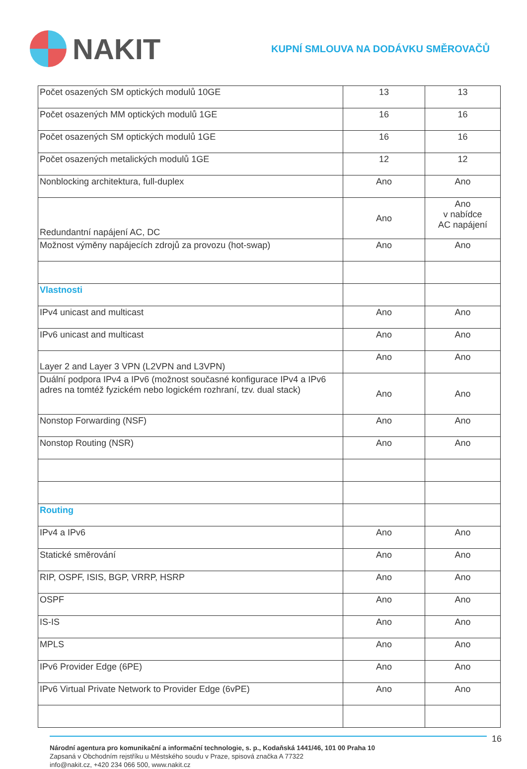NAKIT
KUPNÍ SMLOUVA NA DODÁVKU SMĚROVAČŮ
| Počet osazených SM optických modulů 10GE | 13 | 13 |
| Počet osazených MM optických modulů 1GE | 16 | 16 |
| Počet osazených SM optických modulů 1GE | 16 | 16 |
| Počet osazených metalických modulů 1GE | 12 | 12 |
| Nonblocking architektura, full-duplex | Ano | Ano |
| Redundantní napájení AC, DC | Ano | Ano v nabídce AC napájení |
| Možnost výměny napájecích zdrojů za provozu (hot-swap) | Ano | Ano |
| Vlastnosti | | |
| IPv4 unicast and multicast | Ano | Ano |
| IPv6 unicast and multicast | Ano | Ano |
| Layer 2 and Layer 3 VPN (L2VPN and L3VPN) | Ano | Ano |
| Duální podpora IPv4 a IPv6 (možnost současné konfigurace IPv4 a IPv6 adres na tomtéž fyzickém nebo logickém rozhraní, tzv. dual stack) | Ano | Ano |
| Nonstop Forwarding (NSF) | Ano | Ano |
| Nonstop Routing (NSR) | Ano | Ano |
| Routing | | |
| IPv4 a IPv6 | Ano | Ano |
| Statické směrování | Ano | Ano |
| RIP, OSPF, ISIS, BGP, VRRP, HSRP | Ano | Ano |
| OSPF | Ano | Ano |
| IS-IS | Ano | Ano |
| MPLS | Ano | Ano |
| IPv6 Provider Edge (6PE) | Ano | Ano |
| IPv6 Virtual Private Network to Provider Edge (6vPE) | Ano | Ano |
16
Národní agentura pro komunikační a informační technologie, s. p., Kodaňská 1441/46, 101 00 Praha 10
Zapsaná v Obchodním rejstříku u Městského soudu v Praze, spisová značka A 77322
info@nakit.cz, +420 234 066 500, www.nakit.cz